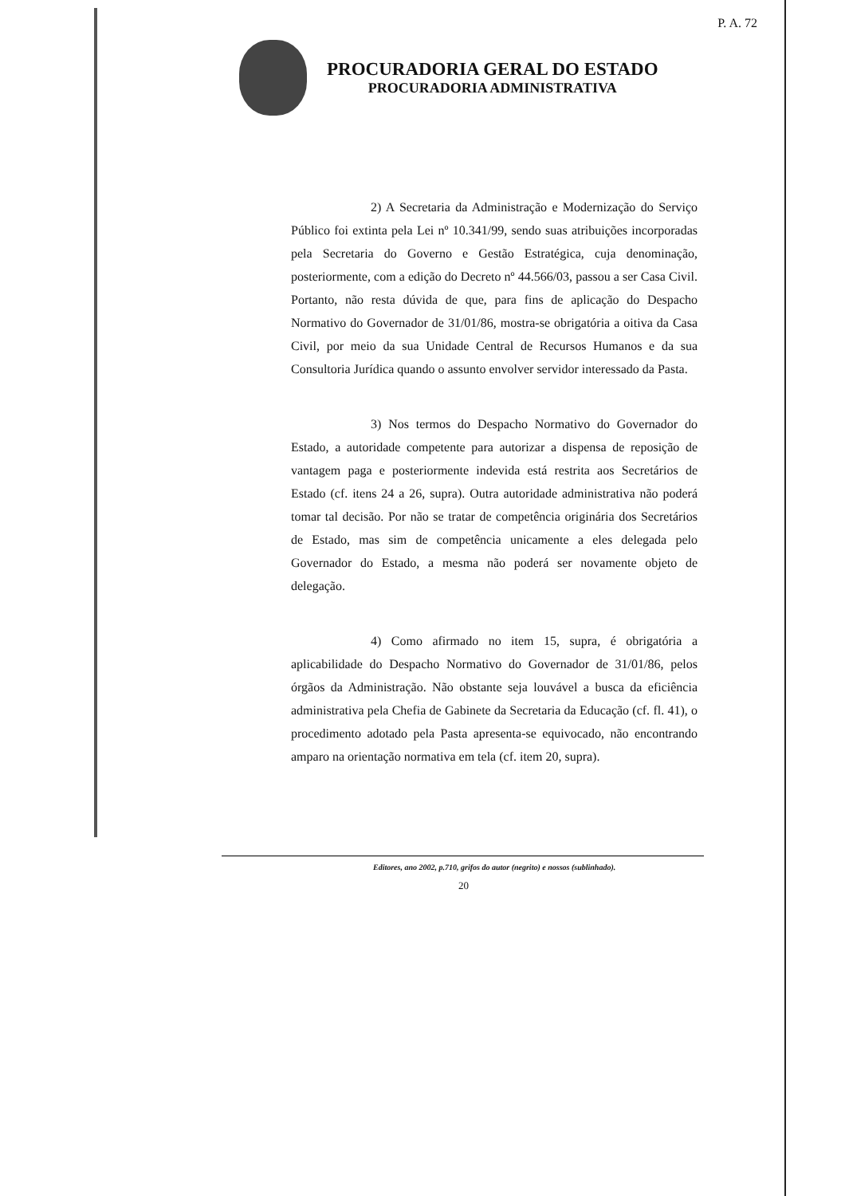P. A. 72
PROCURADORIA GERAL DO ESTADO
PROCURADORIA ADMINISTRATIVA
2) A Secretaria da Administração e Modernização do Serviço Público foi extinta pela Lei nº 10.341/99, sendo suas atribuições incorporadas pela Secretaria do Governo e Gestão Estratégica, cuja denominação, posteriormente, com a edição do Decreto nº 44.566/03, passou a ser Casa Civil. Portanto, não resta dúvida de que, para fins de aplicação do Despacho Normativo do Governador de 31/01/86, mostra-se obrigatória a oitiva da Casa Civil, por meio da sua Unidade Central de Recursos Humanos e da sua Consultoria Jurídica quando o assunto envolver servidor interessado da Pasta.
3) Nos termos do Despacho Normativo do Governador do Estado, a autoridade competente para autorizar a dispensa de reposição de vantagem paga e posteriormente indevida está restrita aos Secretários de Estado (cf. itens 24 a 26, supra). Outra autoridade administrativa não poderá tomar tal decisão. Por não se tratar de competência originária dos Secretários de Estado, mas sim de competência unicamente a eles delegada pelo Governador do Estado, a mesma não poderá ser novamente objeto de delegação.
4) Como afirmado no item 15, supra, é obrigatória a aplicabilidade do Despacho Normativo do Governador de 31/01/86, pelos órgãos da Administração. Não obstante seja louvável a busca da eficiência administrativa pela Chefia de Gabinete da Secretaria da Educação (cf. fl. 41), o procedimento adotado pela Pasta apresenta-se equivocado, não encontrando amparo na orientação normativa em tela (cf. item 20, supra).
Editores, ano 2002, p.710, grifos do autor (negrito) e nossos (sublinhado).
20